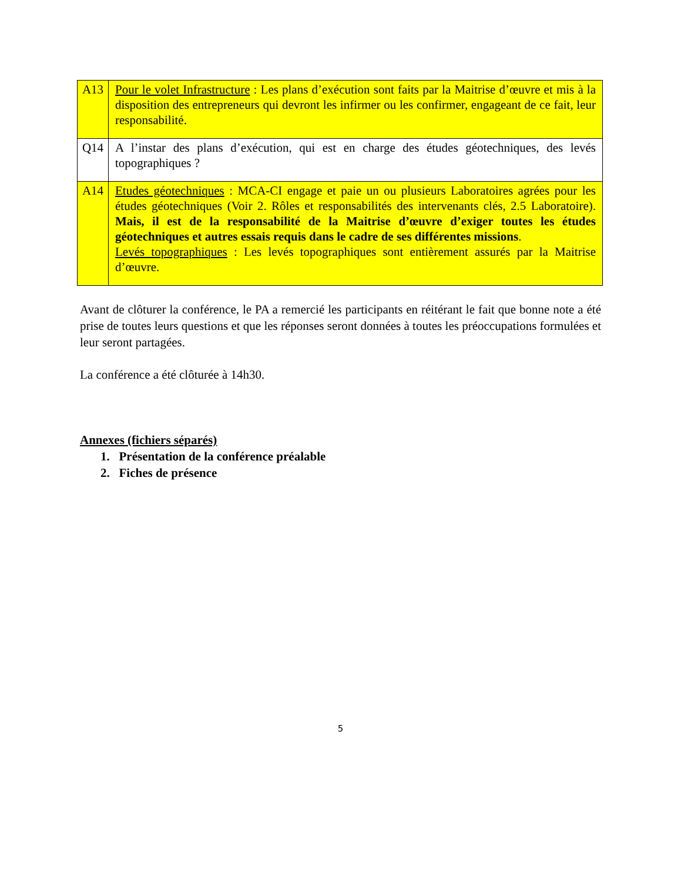| A13 | Pour le volet Infrastructure : Les plans d’exécution sont faits par la Maitrise d’œuvre et mis à la disposition des entrepreneurs qui devront les infirmer ou les confirmer, engageant de ce fait, leur responsabilité. |
| Q14 | A l’instar des plans d’exécution, qui est en charge des études géotechniques, des levés topographiques ? |
| A14 | Etudes géotechniques : MCA-CI engage et paie un ou plusieurs Laboratoires agrées pour les études géotechniques (Voir 2. Rôles et responsabilités des intervenants clés, 2.5 Laboratoire). Mais, il est de la responsabilité de la Maitrise d’œuvre d’exiger toutes les études géotechniques et autres essais requis dans le cadre de ses différentes missions . Levés topographiques : Les levés topographiques sont entièrement assurés par la Maitrise d’œuvre. |
Avant de clôturer la conférence, le PA a remercié les participants en réitérant le fait que bonne note a été prise de toutes leurs questions et que les réponses seront données à toutes les préoccupations formulées et leur seront partagées.
La conférence a été clôturée à 14h30.
Annexes (fichiers séparés)
1. Présentation de la conférence préalable
2. Fiches de présence
5